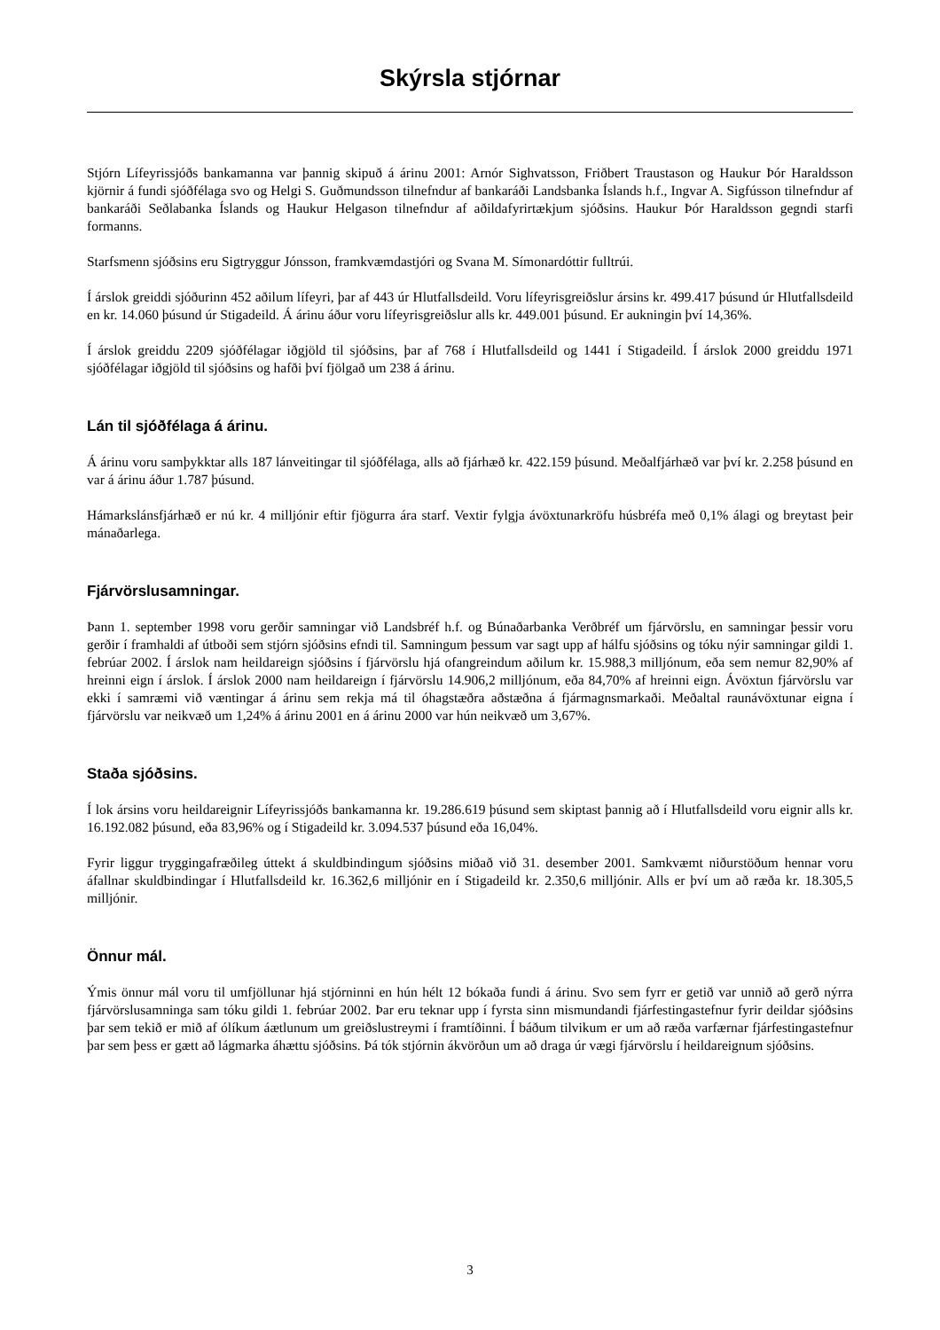Skýrsla stjórnar
Stjórn Lífeyrissjóðs bankamanna var þannig skipuð á árinu 2001: Arnór Sighvatsson, Friðbert Traustason og Haukur Þór Haraldsson kjörnir á fundi sjóðfélaga svo og Helgi S. Guðmundsson tilnefndur af bankaráði Landsbanka Íslands h.f., Ingvar A. Sigfússon tilnefndur af bankaráði Seðlabanka Íslands og Haukur Helgason tilnefndur af aðildafyrirtækjum sjóðsins. Haukur Þór Haraldsson gegndi starfi formanns.
Starfsmenn sjóðsins eru Sigtryggur Jónsson, framkvæmdastjóri og Svana M. Símonardóttir fulltrúi.
Í árslok greiddi sjóðurinn 452 aðilum lífeyri, þar af 443 úr Hlutfallsdeild. Voru lífeyrisgreiðslur ársins kr. 499.417 þúsund úr Hlutfallsdeild en kr. 14.060 þúsund úr Stigadeild. Á árinu áður voru lífeyrisgreiðslur alls kr. 449.001 þúsund. Er aukningin því 14,36%.
Í árslok greiddu 2209 sjóðfélagar iðgjöld til sjóðsins, þar af 768 í Hlutfallsdeild og 1441 í Stigadeild. Í árslok 2000 greiddu 1971 sjóðfélagar iðgjöld til sjóðsins og hafði því fjölgað um 238 á árinu.
Lán til sjóðfélaga á árinu.
Á árinu voru samþykktar alls 187 lánveitingar til sjóðfélaga, alls að fjárhæð kr. 422.159 þúsund. Meðalfjárhæð var því kr. 2.258 þúsund en var á árinu áður 1.787 þúsund.
Hámarkslánsfjárhæð er nú kr. 4 milljónir eftir fjögurra ára starf. Vextir fylgja ávöxtunarkröfu húsbréfa með 0,1% álagi og breytast þeir mánaðarlega.
Fjárvörslusamningar.
Þann 1. september 1998 voru gerðir samningar við Landsbréf h.f. og Búnaðarbanka Verðbréf um fjárvörslu, en samningar þessir voru gerðir í framhaldi af útboði sem stjórn sjóðsins efndi til. Samningum þessum var sagt upp af hálfu sjóðsins og tóku nýir samningar gildi 1. febrúar 2002. Í árslok nam heildareign sjóðsins í fjárvörslu hjá ofangreindum aðilum kr. 15.988,3 milljónum, eða sem nemur 82,90% af hreinni eign í árslok. Í árslok 2000 nam heildareign í fjárvörslu 14.906,2 milljónum, eða 84,70% af hreinni eign. Ávöxtun fjárvörslu var ekki í samræmi við væntingar á árinu sem rekja má til óhagstæðra aðstæðna á fjármagnsmarkaði. Meðaltal raunávöxtunar eigna í fjárvörslu var neikvæð um 1,24% á árinu 2001 en á árinu 2000 var hún neikvæð um 3,67%.
Staða sjóðsins.
Í lok ársins voru heildareignir Lífeyrissjóðs bankamanna kr. 19.286.619 þúsund sem skiptast þannig að í Hlutfallsdeild voru eignir alls kr. 16.192.082 þúsund, eða 83,96% og í Stigadeild kr. 3.094.537 þúsund eða 16,04%.
Fyrir liggur tryggingafræðileg úttekt á skuldbindingum sjóðsins miðað við 31. desember 2001. Samkvæmt niðurstöðum hennar voru áfallnar skuldbindingar í Hlutfallsdeild kr. 16.362,6 milljónir en í Stigadeild kr. 2.350,6 milljónir. Alls er því um að ræða kr. 18.305,5 milljónir.
Önnur mál.
Ýmis önnur mál voru til umfjöllunar hjá stjórninni en hún hélt 12 bókaða fundi á árinu. Svo sem fyrr er getið var unnið að gerð nýrra fjárvörslusamninga sam tóku gildi 1. febrúar 2002. Þar eru teknar upp í fyrsta sinn mismundandi fjárfestingastefnur fyrir deildar sjóðsins þar sem tekið er mið af ólíkum áætlunum um greiðslustreymi í framtíðinni. Í báðum tilvikum er um að ræða varfærnar fjárfestingastefnur þar sem þess er gætt að lágmarka áhættu sjóðsins. Þá tók stjórnin ákvörðun um að draga úr vægi fjárvörslu í heildareignum sjóðsins.
3